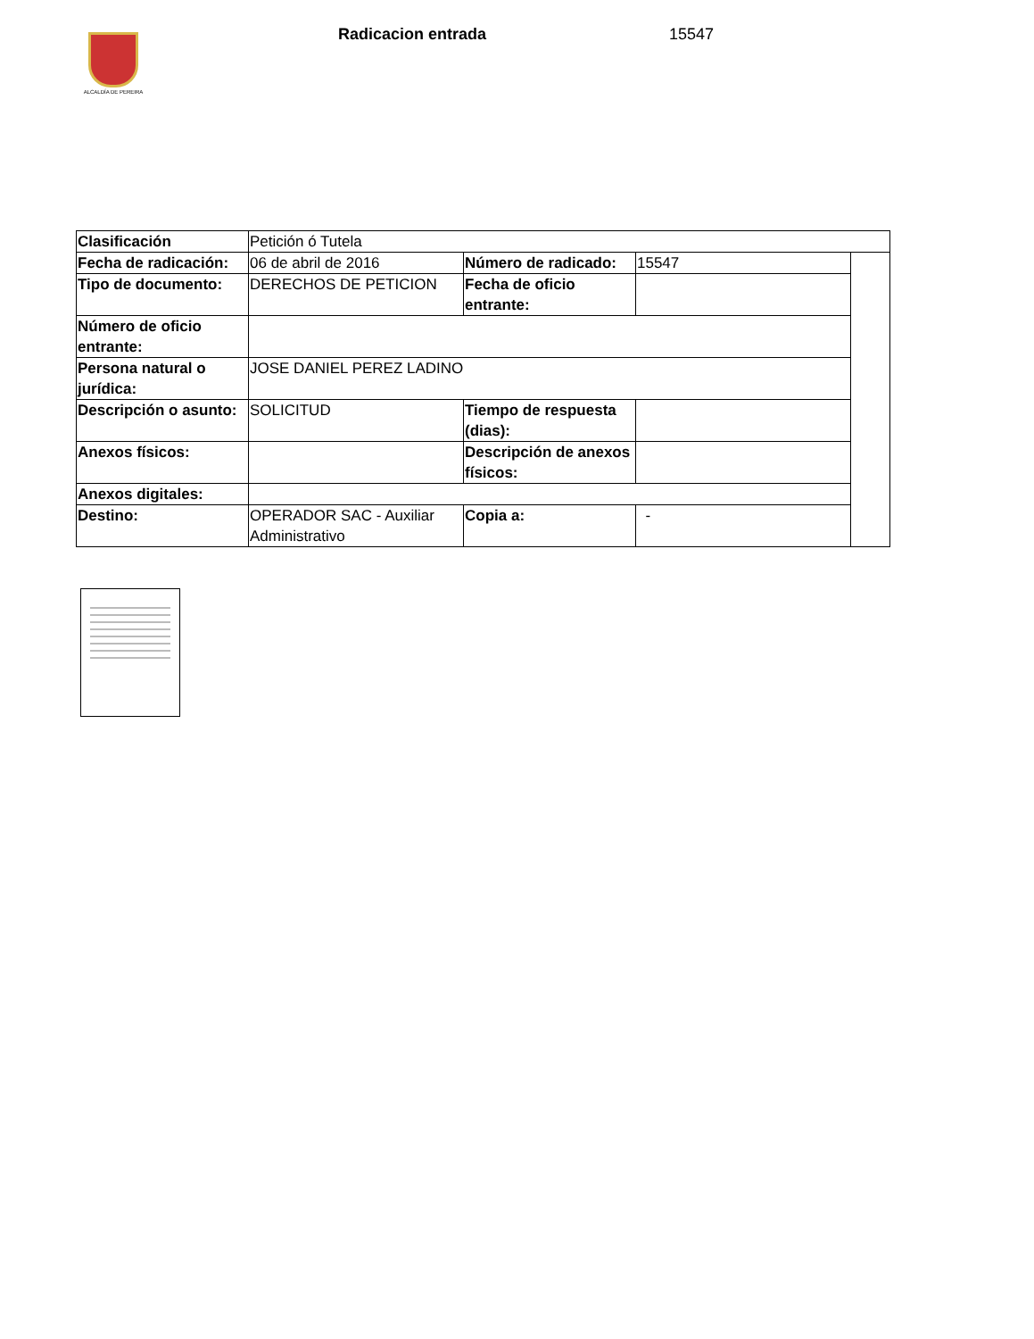ALCALDÍA DE PEREIRA
Radicacion entrada 15547
| Clasificación | Petición ó Tutela | | | |
| Fecha de radicación: | 06 de abril de 2016 | Número de radicado: | 15547 | |
| Tipo de documento: | DERECHOS DE PETICION | Fecha de oficio entrante: | | |
| Número de oficio entrante: | | | | |
| Persona natural o jurídica: | JOSE DANIEL PEREZ LADINO | | | |
| Descripción o asunto: | SOLICITUD | Tiempo de respuesta (dias): | | |
| Anexos físicos: | | Descripción de anexos físicos: | | |
| Anexos digitales: | | | | |
| Destino: | OPERADOR SAC - Auxiliar Administrativo | Copia a: | - | |